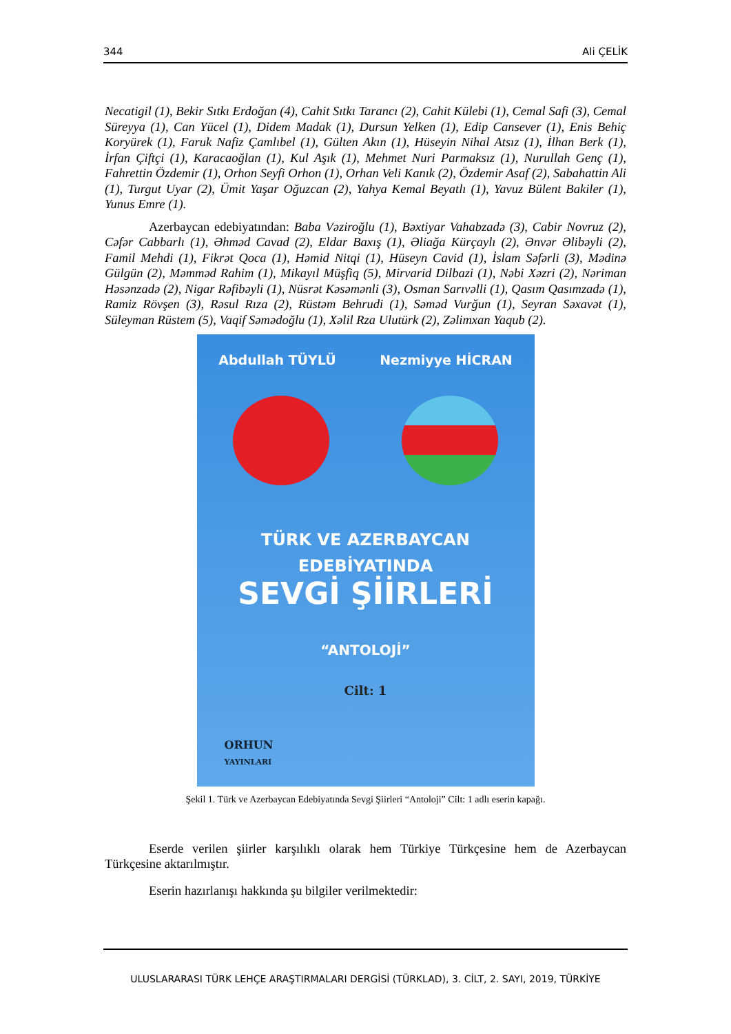344 Ali ÇELİK
Necatigil (1), Bekir Sıtkı Erdoğan (4), Cahit Sıtkı Tarancı (2), Cahit Külebi (1), Cemal Safi (3), Cemal Süreyya (1), Can Yücel (1), Didem Madak (1), Dursun Yelken (1), Edip Cansever (1), Enis Behiç Koryürek (1), Faruk Nafiz Çamlıbel (1), Gülten Akın (1), Hüseyin Nihal Atsız (1), İlhan Berk (1), İrfan Çiftçi (1), Karacaoğlan (1), Kul Aşık (1), Mehmet Nuri Parmaksız (1), Nurullah Genç (1), Fahrettin Özdemir (1), Orhon Seyfi Orhon (1), Orhan Veli Kanık (2), Özdemir Asaf (2), Sabahattin Ali (1), Turgut Uyar (2), Ümit Yaşar Oğuzcan (2), Yahya Kemal Beyatlı (1), Yavuz Bülent Bakiler (1), Yunus Emre (1).
Azerbaycan edebiyatından: Baba Vəziroğlu (1), Bəxtiyar Vahabzadə (3), Cabir Novruz (2), Cəfər Cabbarlı (1), Əhməd Cavad (2), Eldar Baxış (1), Əliağa Kürçaylı (2), Ənvər Əlibəyli (2), Famil Mehdi (1), Fikrət Qoca (1), Həmid Nitqi (1), Hüseyn Cavid (1), İslam Səfərli (3), Mədinə Gülgün (2), Məmməd Rahim (1), Mikayıl Müşfiq (5), Mirvarid Dilbazi (1), Nəbi Xəzri (2), Nəriman Həsənzadə (2), Nigar Rəfibəyli (1), Nüsrət Kəsəmənli (3), Osman Sarıvəlli (1), Qasım Qasımzadə (1), Ramiz Rövşen (3), Rəsul Rıza (2), Rüstəm Behrudi (1), Səməd Vurğun (1), Seyran Səxavət (1), Süleyman Rüstem (5), Vaqif Səmədoğlu (1), Xəlil Rza Ulutürk (2), Zəlimxan Yaqub (2).
Abdullah TÜYLÜ Nezmiyye HİCRAN
TÜRK VE AZERBAYCAN
EDEBİYATINDA
SEVGİ ŞİİRLERİ
“ANTOLOJİ”
Cilt: 1
ORHUN
YAYINLARI
Şekil 1. Türk ve Azerbaycan Edebiyatında Sevgi Şiirleri “Antoloji” Cilt: 1 adlı eserin kapağı.
Eserde verilen şiirler karşılıklı olarak hem Türkiye Türkçesine hem de Azerbaycan Türkçesine aktarılmıştır.
Eserin hazırlanışı hakkında şu bilgiler verilmektedir:
ULUSLARARASI TÜRK LEHÇE ARAŞTIRMALARI DERGİSİ (TÜRKLAD), 3. CİLT, 2. SAYI, 2019, TÜRKİYE